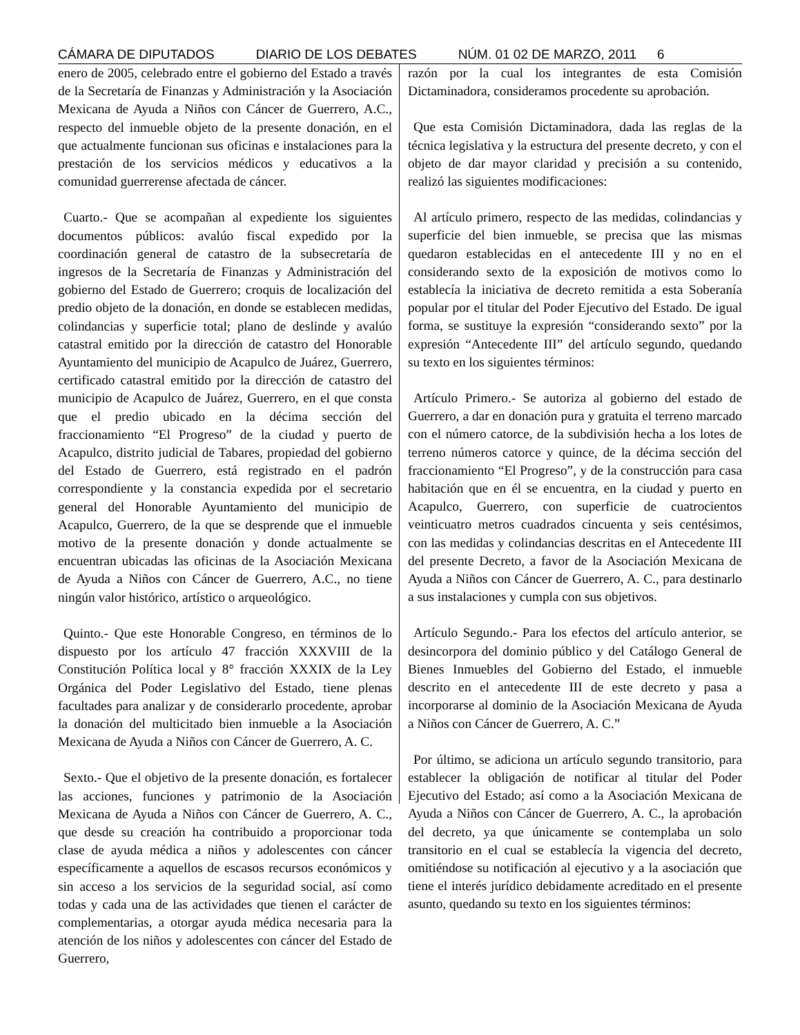CÁMARA DE DIPUTADOS DIARIO DE LOS DEBATES NÚM. 01 02 DE MARZO, 2011 6
enero de 2005, celebrado entre el gobierno del Estado a través de la Secretaría de Finanzas y Administración y la Asociación Mexicana de Ayuda a Niños con Cáncer de Guerrero, A.C., respecto del inmueble objeto de la presente donación, en el que actualmente funcionan sus oficinas e instalaciones para la prestación de los servicios médicos y educativos a la comunidad guerrerense afectada de cáncer.
Cuarto.- Que se acompañan al expediente los siguientes documentos públicos: avalúo fiscal expedido por la coordinación general de catastro de la subsecretaría de ingresos de la Secretaría de Finanzas y Administración del gobierno del Estado de Guerrero; croquis de localización del predio objeto de la donación, en donde se establecen medidas, colindancias y superficie total; plano de deslinde y avalúo catastral emitido por la dirección de catastro del Honorable Ayuntamiento del municipio de Acapulco de Juárez, Guerrero, certificado catastral emitido por la dirección de catastro del municipio de Acapulco de Juárez, Guerrero, en el que consta que el predio ubicado en la décima sección del fraccionamiento “El Progreso” de la ciudad y puerto de Acapulco, distrito judicial de Tabares, propiedad del gobierno del Estado de Guerrero, está registrado en el padrón correspondiente y la constancia expedida por el secretario general del Honorable Ayuntamiento del municipio de Acapulco, Guerrero, de la que se desprende que el inmueble motivo de la presente donación y donde actualmente se encuentran ubicadas las oficinas de la Asociación Mexicana de Ayuda a Niños con Cáncer de Guerrero, A.C., no tiene ningún valor histórico, artístico o arqueológico.
Quinto.- Que este Honorable Congreso, en términos de lo dispuesto por los artículo 47 fracción XXXVIII de la Constitución Política local y 8° fracción XXXIX de la Ley Orgánica del Poder Legislativo del Estado, tiene plenas facultades para analizar y de considerarlo procedente, aprobar la donación del multicitado bien inmueble a la Asociación Mexicana de Ayuda a Niños con Cáncer de Guerrero, A. C.
Sexto.- Que el objetivo de la presente donación, es fortalecer las acciones, funciones y patrimonio de la Asociación Mexicana de Ayuda a Niños con Cáncer de Guerrero, A. C., que desde su creación ha contribuido a proporcionar toda clase de ayuda médica a niños y adolescentes con cáncer específicamente a aquellos de escasos recursos económicos y sin acceso a los servicios de la seguridad social, así como todas y cada una de las actividades que tienen el carácter de complementarias, a otorgar ayuda médica necesaria para la atención de los niños y adolescentes con cáncer del Estado de Guerrero,
razón por la cual los integrantes de esta Comisión Dictaminadora, consideramos procedente su aprobación.
Que esta Comisión Dictaminadora, dada las reglas de la técnica legislativa y la estructura del presente decreto, y con el objeto de dar mayor claridad y precisión a su contenido, realizó las siguientes modificaciones:
Al artículo primero, respecto de las medidas, colindancias y superficie del bien inmueble, se precisa que las mismas quedaron establecidas en el antecedente III y no en el considerando sexto de la exposición de motivos como lo establecía la iniciativa de decreto remitida a esta Soberanía popular por el titular del Poder Ejecutivo del Estado. De igual forma, se sustituye la expresión “considerando sexto” por la expresión “Antecedente III” del artículo segundo, quedando su texto en los siguientes términos:
Artículo Primero.- Se autoriza al gobierno del estado de Guerrero, a dar en donación pura y gratuita el terreno marcado con el número catorce, de la subdivisión hecha a los lotes de terreno números catorce y quince, de la décima sección del fraccionamiento “El Progreso”, y de la construcción para casa habitación que en él se encuentra, en la ciudad y puerto en Acapulco, Guerrero, con superficie de cuatrocientos veinticuatro metros cuadrados cincuenta y seis centésimos, con las medidas y colindancias descritas en el Antecedente III del presente Decreto, a favor de la Asociación Mexicana de Ayuda a Niños con Cáncer de Guerrero, A. C., para destinarlo a sus instalaciones y cumpla con sus objetivos.
Artículo Segundo.- Para los efectos del artículo anterior, se desincorpora del dominio público y del Catálogo General de Bienes Inmuebles del Gobierno del Estado, el inmueble descrito en el antecedente III de este decreto y pasa a incorporarse al dominio de la Asociación Mexicana de Ayuda a Niños con Cáncer de Guerrero, A. C.”
Por último, se adiciona un artículo segundo transitorio, para establecer la obligación de notificar al titular del Poder Ejecutivo del Estado; así como a la Asociación Mexicana de Ayuda a Niños con Cáncer de Guerrero, A. C., la aprobación del decreto, ya que únicamente se contemplaba un solo transitorio en el cual se establecía la vigencia del decreto, omitiéndose su notificación al ejecutivo y a la asociación que tiene el interés jurídico debidamente acreditado en el presente asunto, quedando su texto en los siguientes términos: